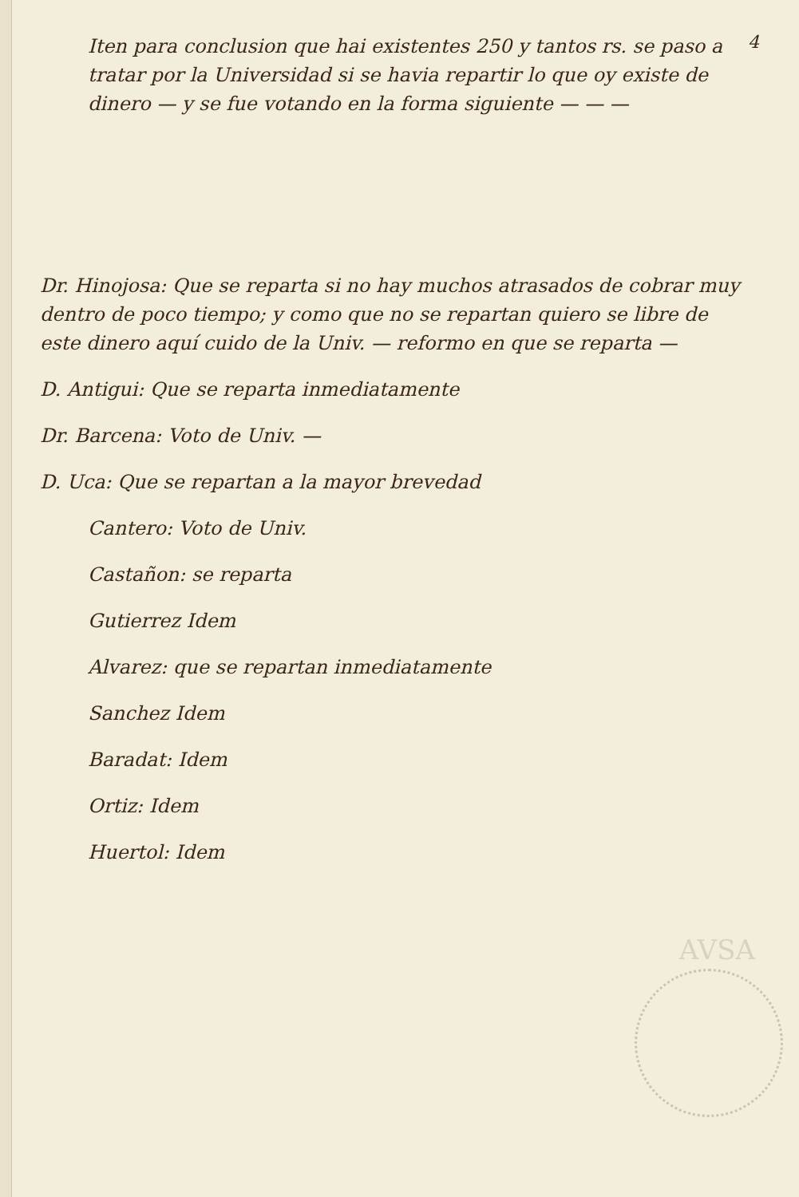4
Iten para conclusion que hai existentes 250 y tantos rs. se paso a tratar por la Universidad si se havia repartir lo que oy existe de dinero — y se fue votando en la forma siguiente — — —
Dr. Hinojosa: Que se reparta si no hay muchos atrasados de cobrar muy dentro de poco tiempo; y como que no se repartan quiero se libre de este dinero aquí cuido de la Univ. — reformo en que se reparta —
D. Antigui: Que se reparta inmediatamente
Dr. Barcena: Voto de Univ. —
D. Uca: Que se repartan a la mayor brevedad
Cantero: Voto de Univ.
Castañon: se reparta
Gutierrez Idem
Alvarez: que se repartan inmediatamente
Sanchez Idem
Baradat: Idem
Ortiz: Idem
Huertol: Idem
AVSA